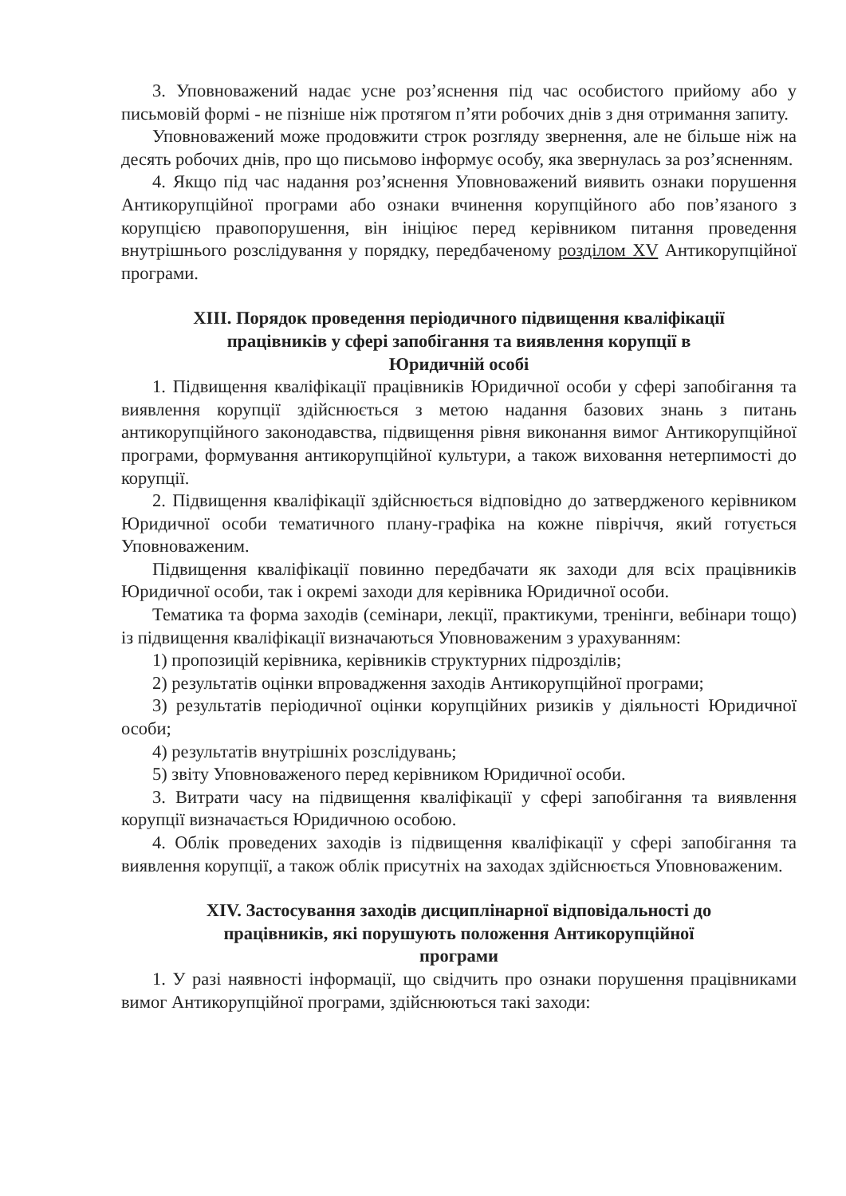3. Уповноважений надає усне роз’яснення під час особистого прийому або у письмовій формі - не пізніше ніж протягом п’яти робочих днів з дня отримання запиту.
Уповноважений може продовжити строк розгляду звернення, але не більше ніж на десять робочих днів, про що письмово інформує особу, яка звернулась за роз’ясненням.
4. Якщо під час надання роз’яснення Уповноважений виявить ознаки порушення Антикорупційної програми або ознаки вчинення корупційного або пов’язаного з корупцією правопорушення, він ініціює перед керівником питання проведення внутрішнього розслідування у порядку, передбаченому розділом XV Антикорупційної програми.
XIII. Порядок проведення періодичного підвищення кваліфікації
працівників у сфері запобігання та виявлення корупції в
Юридичній особі
1. Підвищення кваліфікації працівників Юридичної особи у сфері запобігання та виявлення корупції здійснюється з метою надання базових знань з питань антикорупційного законодавства, підвищення рівня виконання вимог Антикорупційної програми, формування антикорупційної культури, а також виховання нетерпимості до корупції.
2. Підвищення кваліфікації здійснюється відповідно до затвердженого керівником Юридичної особи тематичного плану-графіка на кожне півріччя, який готується Уповноваженим.
Підвищення кваліфікації повинно передбачати як заходи для всіх працівників Юридичної особи, так і окремі заходи для керівника Юридичної особи.
Тематика та форма заходів (семінари, лекції, практикуми, тренінги, вебінари тощо) із підвищення кваліфікації визначаються Уповноваженим з урахуванням:
1) пропозицій керівника, керівників структурних підрозділів;
2) результатів оцінки впровадження заходів Антикорупційної програми;
3) результатів періодичної оцінки корупційних ризиків у діяльності Юридичної особи;
4) результатів внутрішніх розслідувань;
5) звіту Уповноваженого перед керівником Юридичної особи.
3. Витрати часу на підвищення кваліфікації у сфері запобігання та виявлення корупції визначається Юридичною особою.
4. Облік проведених заходів із підвищення кваліфікації у сфері запобігання та виявлення корупції, а також облік присутніх на заходах здійснюється Уповноваженим.
XIV. Застосування заходів дисциплінарної відповідальності до
працівників, які порушують положення Антикорупційної
програми
1. У разі наявності інформації, що свідчить про ознаки порушення працівниками вимог Антикорупційної програми, здійснюються такі заходи: